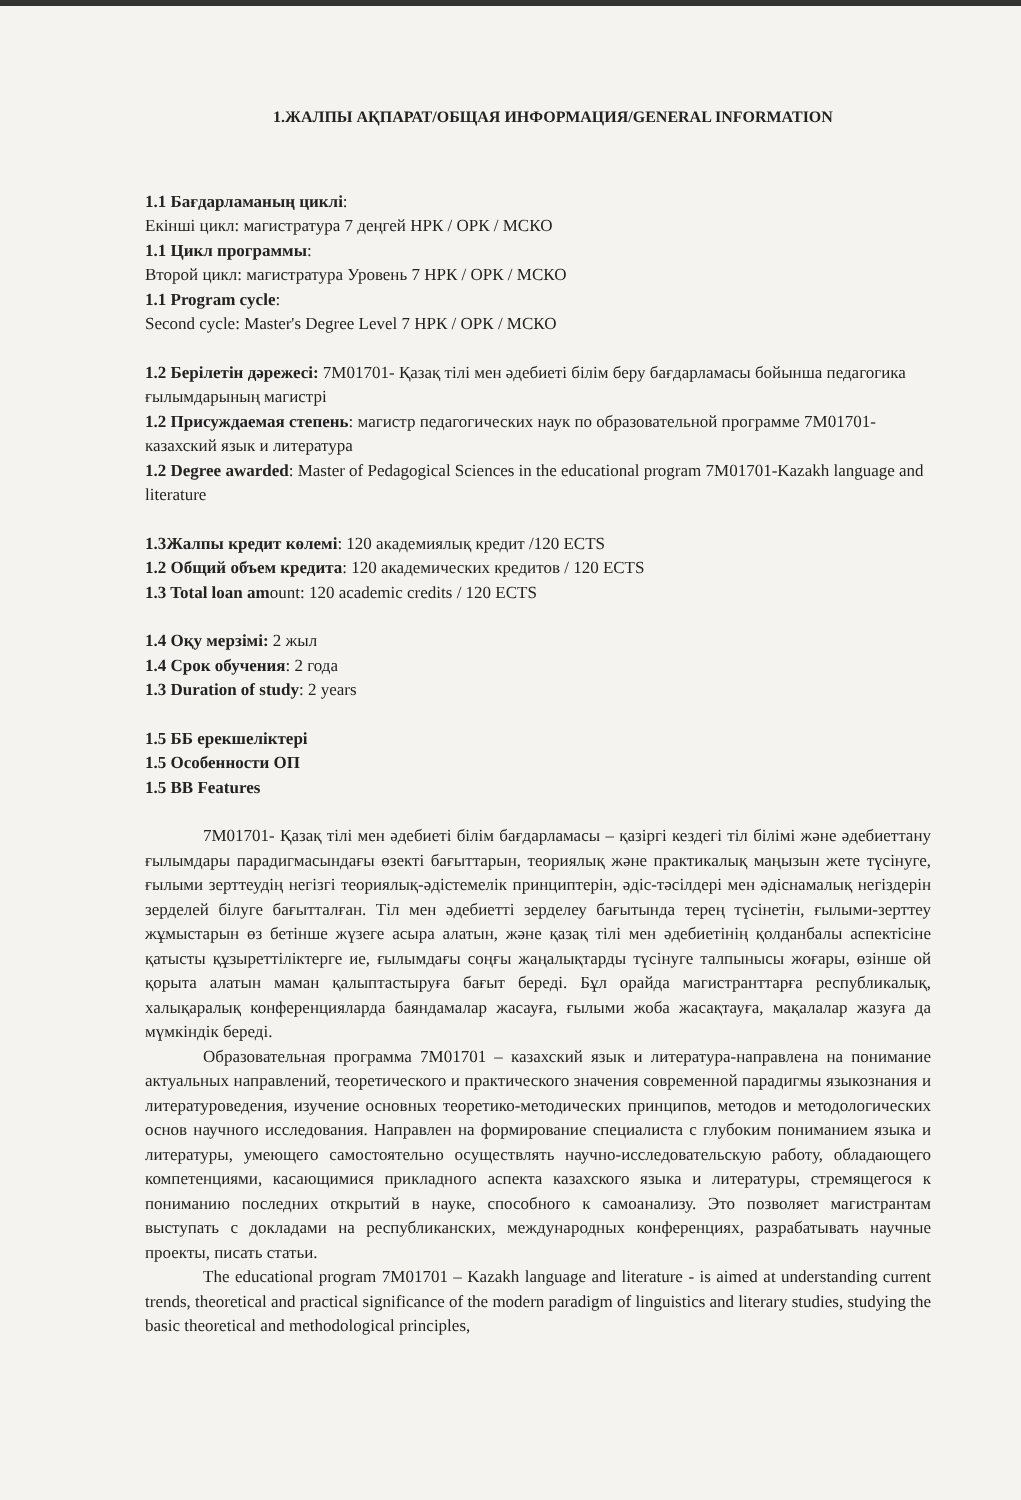1.ЖАЛПЫ АҚПАРАТ/ОБЩАЯ ИНФОРМАЦИЯ/GENERAL INFORMATION
1.1 Бағдарламаның циклі:
Екінші цикл: магистратура 7 деңгей НРК / ОРК / МСКО
1.1 Цикл программы:
Второй цикл: магистратура Уровень 7 НРК / ОРК / МСКО
1.1 Program cycle:
Second cycle: Master's Degree Level 7 НРК / ОРК / МСКО
1.2 Берілетін дәрежесі: 7М01701- Қазақ тілі мен әдебиеті білім беру бағдарламасы бойынша педагогика ғылымдарының магистрі
1.2 Присуждаемая степень: магистр педагогических наук по образовательной программе 7М01701-казахский язык и литература
1.2 Degree awarded: Master of Pedagogical Sciences in the educational program 7M01701-Kazakh language and literature
1.3Жалпы кредит көлемі: 120 академиялық кредит /120 ECTS
1.2 Общий объем кредита: 120 академических кредитов / 120 ECTS
1.3 Total loan amount: 120 academic credits / 120 ECTS
1.4 Оқу мерзімі: 2 жыл
1.4 Срок обучения: 2 года
1.3 Duration of study: 2 years
1.5 ББ ерекшеліктері
1.5 Особенности ОП
1.5 BB Features
7М01701- Қазақ тілі мен әдебиеті білім бағдарламасы – қазіргі кездегі тіл білімі және әдебиеттану ғылымдары парадигмасындағы өзекті бағыттарын, теориялық және практикалық маңызын жете түсінуге, ғылыми зерттеудің негізгі теориялық-әдістемелік принциптерін, әдіс-тәсілдері мен әдіснамалық негіздерін зерделей білуге бағытталған. Тіл мен әдебиетті зерделеу бағытында терең түсінетін, ғылыми-зерттеу жұмыстарын өз бетінше жүзеге асыра алатын, және қазақ тілі мен әдебиетінің қолданбалы аспектісіне қатысты құзыреттіліктерге ие, ғылымдағы соңғы жаңалықтарды түсінуге талпынысы жоғары, өзінше ой қорыта алатын маман қалыптастыруға бағыт береді. Бұл орайда магистранттарға республикалық, халықаралық конференцияларда баяндамалар жасауға, ғылыми жоба жасақтауға, мақалалар жазуға да мүмкіндік береді.
Образовательная программа 7М01701 – казахский язык и литература-направлена на понимание актуальных направлений, теоретического и практического значения современной парадигмы языкознания и литературоведения, изучение основных теоретико-методических принципов, методов и методологических основ научного исследования. Направлен на формирование специалиста с глубоким пониманием языка и литературы, умеющего самостоятельно осуществлять научно-исследовательскую работу, обладающего компетенциями, касающимися прикладного аспекта казахского языка и литературы, стремящегося к пониманию последних открытий в науке, способного к самоанализу. Это позволяет магистрантам выступать с докладами на республиканских, международных конференциях, разрабатывать научные проекты, писать статьи.
The educational program 7M01701 – Kazakh language and literature - is aimed at understanding current trends, theoretical and practical significance of the modern paradigm of linguistics and literary studies, studying the basic theoretical and methodological principles,